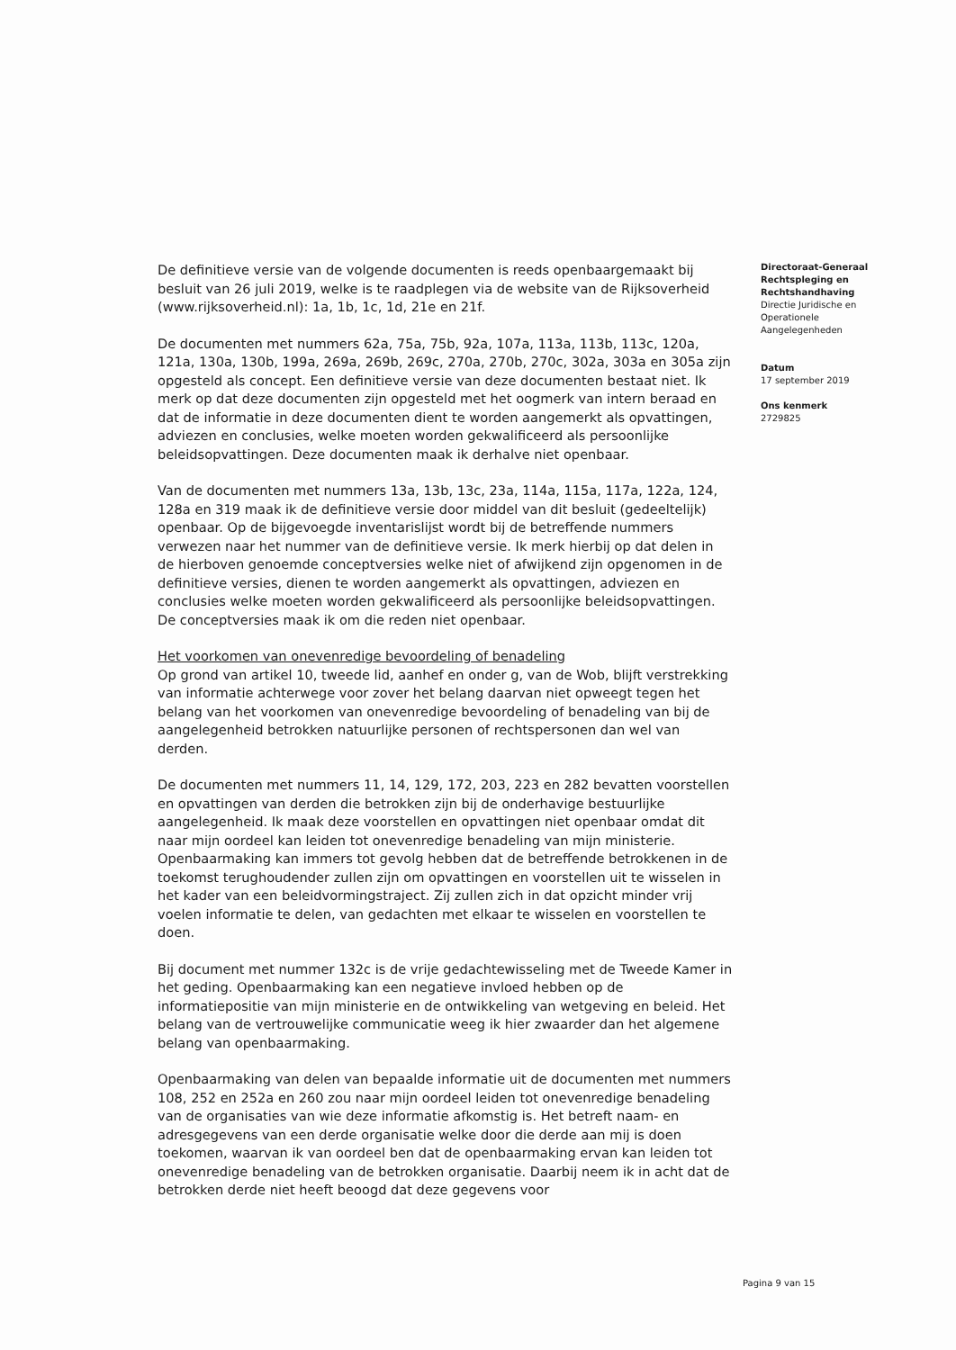De definitieve versie van de volgende documenten is reeds openbaargemaakt bij besluit van 26 juli 2019, welke is te raadplegen via de website van de Rijksoverheid (www.rijksoverheid.nl): 1a, 1b, 1c, 1d, 21e en 21f.
De documenten met nummers 62a, 75a, 75b, 92a, 107a, 113a, 113b, 113c, 120a, 121a, 130a, 130b, 199a, 269a, 269b, 269c, 270a, 270b, 270c, 302a, 303a en 305a zijn opgesteld als concept. Een definitieve versie van deze documenten bestaat niet. Ik merk op dat deze documenten zijn opgesteld met het oogmerk van intern beraad en dat de informatie in deze documenten dient te worden aangemerkt als opvattingen, adviezen en conclusies, welke moeten worden gekwalificeerd als persoonlijke beleidsopvattingen. Deze documenten maak ik derhalve niet openbaar.
Van de documenten met nummers 13a, 13b, 13c, 23a, 114a, 115a, 117a, 122a, 124, 128a en 319 maak ik de definitieve versie door middel van dit besluit (gedeeltelijk) openbaar. Op de bijgevoegde inventarislijst wordt bij de betreffende nummers verwezen naar het nummer van de definitieve versie. Ik merk hierbij op dat delen in de hierboven genoemde conceptversies welke niet of afwijkend zijn opgenomen in de definitieve versies, dienen te worden aangemerkt als opvattingen, adviezen en conclusies welke moeten worden gekwalificeerd als persoonlijke beleidsopvattingen. De conceptversies maak ik om die reden niet openbaar.
Het voorkomen van onevenredige bevoordeling of benadeling
Op grond van artikel 10, tweede lid, aanhef en onder g, van de Wob, blijft verstrekking van informatie achterwege voor zover het belang daarvan niet opweegt tegen het belang van het voorkomen van onevenredige bevoordeling of benadeling van bij de aangelegenheid betrokken natuurlijke personen of rechtspersonen dan wel van derden.
De documenten met nummers 11, 14, 129, 172, 203, 223 en 282 bevatten voorstellen en opvattingen van derden die betrokken zijn bij de onderhavige bestuurlijke aangelegenheid. Ik maak deze voorstellen en opvattingen niet openbaar omdat dit naar mijn oordeel kan leiden tot onevenredige benadeling van mijn ministerie. Openbaarmaking kan immers tot gevolg hebben dat de betreffende betrokkenen in de toekomst terughoudender zullen zijn om opvattingen en voorstellen uit te wisselen in het kader van een beleidvormingstraject. Zij zullen zich in dat opzicht minder vrij voelen informatie te delen, van gedachten met elkaar te wisselen en voorstellen te doen.
Bij document met nummer 132c is de vrije gedachtewisseling met de Tweede Kamer in het geding. Openbaarmaking kan een negatieve invloed hebben op de informatiepositie van mijn ministerie en de ontwikkeling van wetgeving en beleid. Het belang van de vertrouwelijke communicatie weeg ik hier zwaarder dan het algemene belang van openbaarmaking.
Openbaarmaking van delen van bepaalde informatie uit de documenten met nummers 108, 252 en 252a en 260 zou naar mijn oordeel leiden tot onevenredige benadeling van de organisaties van wie deze informatie afkomstig is. Het betreft naam- en adresgegevens van een derde organisatie welke door die derde aan mij is doen toekomen, waarvan ik van oordeel ben dat de openbaarmaking ervan kan leiden tot onevenredige benadeling van de betrokken organisatie. Daarbij neem ik in acht dat de betrokken derde niet heeft beoogd dat deze gegevens voor
Directoraat-Generaal Rechtspleging en Rechtshandhaving
Directie Juridische en Operationele Aangelegenheden
Datum
17 september 2019
Ons kenmerk
2729825
Pagina 9 van 15